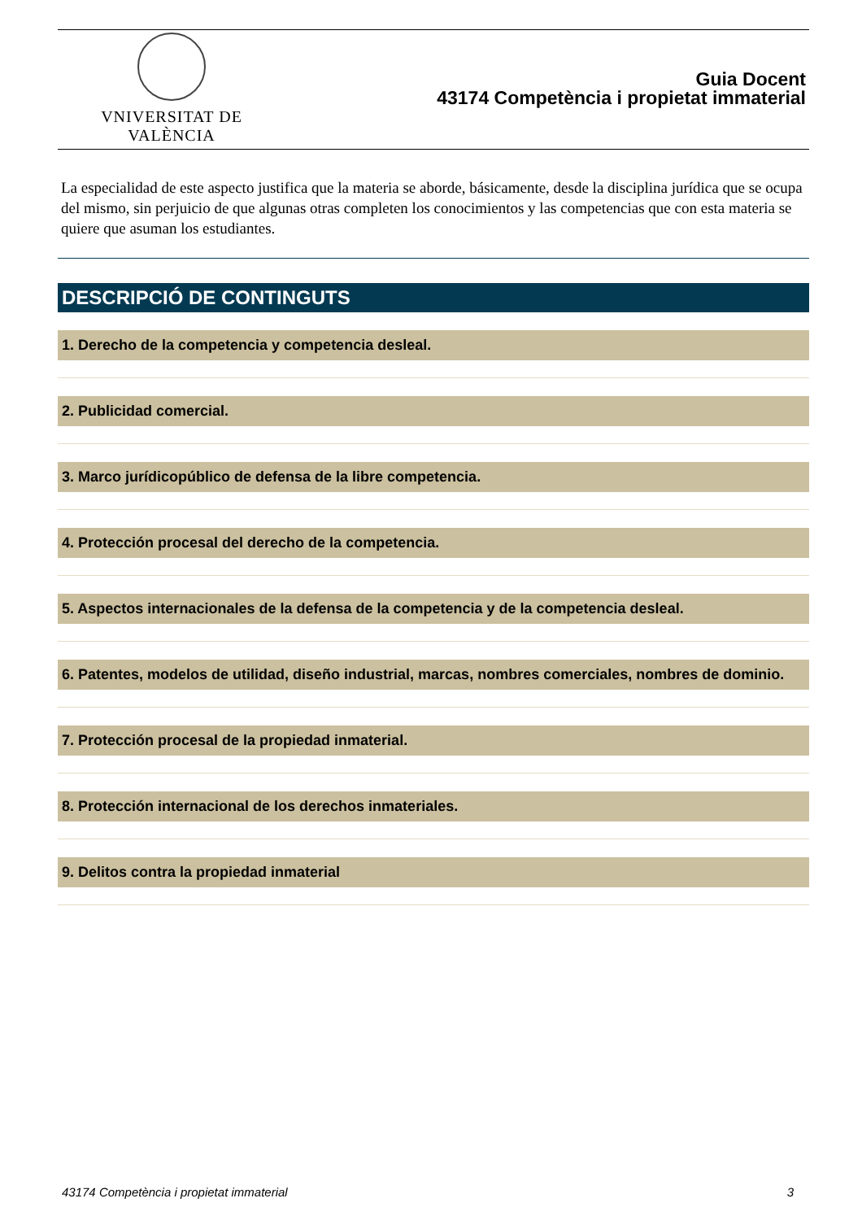VNIVERSITAT DE VALÈNCIA
Guia Docent
43174 Competència i propietat immaterial
La especialidad de este aspecto justifica que la materia se aborde, básicamente, desde la disciplina jurídica que se ocupa del mismo, sin perjuicio de que algunas otras completen los conocimientos y las competencias que con esta materia se quiere que asuman los estudiantes.
DESCRIPCIÓ DE CONTINGUTS
1. Derecho de la competencia y competencia desleal.
2. Publicidad comercial.
3. Marco jurídicopúblico de defensa de la libre competencia.
4. Protección procesal del derecho de la competencia.
5. Aspectos internacionales de la defensa de la competencia y de la competencia desleal.
6. Patentes, modelos de utilidad, diseño industrial, marcas, nombres comerciales, nombres de dominio.
7. Protección procesal de la propiedad inmaterial.
8. Protección internacional de los derechos inmateriales.
9. Delitos contra la propiedad inmaterial
43174 Competència i propietat immaterial 3